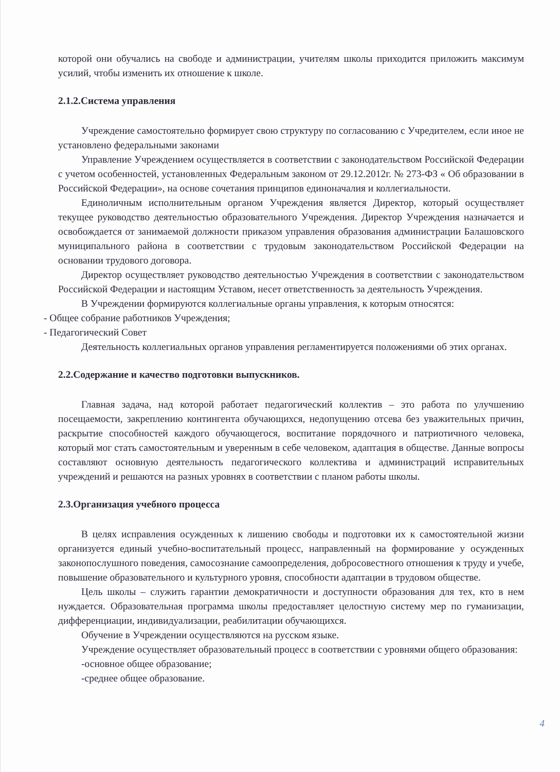которой они обучались на свободе и администрации, учителям школы приходится приложить максимум усилий, чтобы изменить их отношение к школе.
2.1.2.Система управления
Учреждение самостоятельно формирует свою структуру по согласованию с Учредителем, если иное не установлено федеральными законами
Управление Учреждением осуществляется в соответствии с законодательством Российской Федерации с учетом особенностей, установленных Федеральным законом от 29.12.2012г. № 273-ФЗ « Об образовании в Российской Федерации», на основе сочетания принципов единоначалия и коллегиальности.
Единоличным исполнительным органом Учреждения является Директор, который осуществляет текущее руководство деятельностью образовательного Учреждения. Директор Учреждения назначается и освобождается от занимаемой должности приказом управления образования администрации Балашовского муниципального района в соответствии с трудовым законодательством Российской Федерации на основании трудового договора.
Директор осуществляет руководство деятельностью Учреждения в соответствии с законодательством Российской Федерации и настоящим Уставом, несет ответственность за деятельность Учреждения.
В Учреждении формируются коллегиальные органы управления, к которым относятся:
- Общее собрание работников Учреждения;
- Педагогический Совет
Деятельность коллегиальных органов управления регламентируется положениями об этих органах.
2.2.Содержание и качество подготовки выпускников.
Главная задача, над которой работает педагогический коллектив – это работа по улучшению посещаемости, закреплению контингента обучающихся, недопущению отсева без уважительных причин, раскрытие способностей каждого обучающегося, воспитание порядочного и патриотичного человека, который мог стать самостоятельным и уверенным в себе человеком, адаптация в обществе. Данные вопросы составляют основную деятельность педагогического коллектива и администраций исправительных учреждений и решаются на разных уровнях в соответствии с планом работы школы.
2.3.Организация учебного процесса
В целях исправления осужденных к лишению свободы и подготовки их к самостоятельной жизни организуется единый учебно-воспитательный процесс, направленный на формирование у осужденных законопослушного поведения, самосознание самоопределения, добросовестного отношения к труду и учебе, повышение образовательного и культурного уровня, способности адаптации в трудовом обществе.
Цель школы – служить гарантии демократичности и доступности образования для тех, кто в нем нуждается. Образовательная программа школы предоставляет целостную систему мер по гуманизации, дифференциации, индивидуализации, реабилитации обучающихся.
Обучение в Учреждении осуществляются на русском языке.
Учреждение осуществляет образовательный процесс в соответствии с уровнями общего образования:
-основное общее образование;
-среднее общее образование.
4